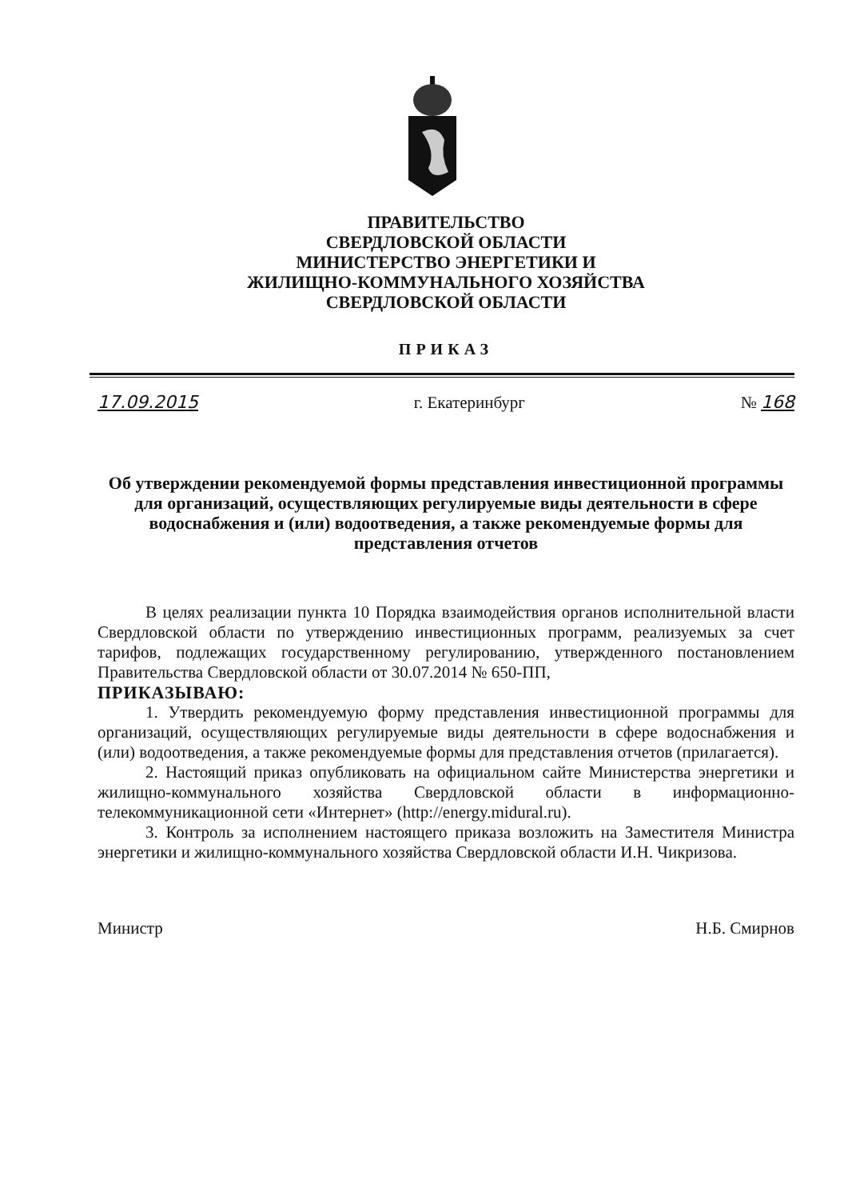ПРАВИТЕЛЬСТВО
СВЕРДЛОВСКОЙ ОБЛАСТИ
МИНИСТЕРСТВО ЭНЕРГЕТИКИ И
ЖИЛИЩНО-КОММУНАЛЬНОГО ХОЗЯЙСТВА
СВЕРДЛОВСКОЙ ОБЛАСТИ
ПРИКАЗ
17.09.2015 г. Екатеринбург № 168
Об утверждении рекомендуемой формы представления инвестиционной программы для организаций, осуществляющих регулируемые виды деятельности в сфере водоснабжения и (или) водоотведения, а также рекомендуемые формы для представления отчетов
В целях реализации пункта 10 Порядка взаимодействия органов исполнительной власти Свердловской области по утверждению инвестиционных программ, реализуемых за счет тарифов, подлежащих государственному регулированию, утвержденного постановлением Правительства Свердловской области от 30.07.2014 № 650-ПП,
ПРИКАЗЫВАЮ:
1. Утвердить рекомендуемую форму представления инвестиционной программы для организаций, осуществляющих регулируемые виды деятельности в сфере водоснабжения и (или) водоотведения, а также рекомендуемые формы для представления отчетов (прилагается).
2. Настоящий приказ опубликовать на официальном сайте Министерства энергетики и жилищно-коммунального хозяйства Свердловской области в информационно-телекоммуникационной сети «Интернет» (http://energy.midural.ru).
3. Контроль за исполнением настоящего приказа возложить на Заместителя Министра энергетики и жилищно-коммунального хозяйства Свердловской области И.Н. Чикризова.
Министр Н.Б. Смирнов